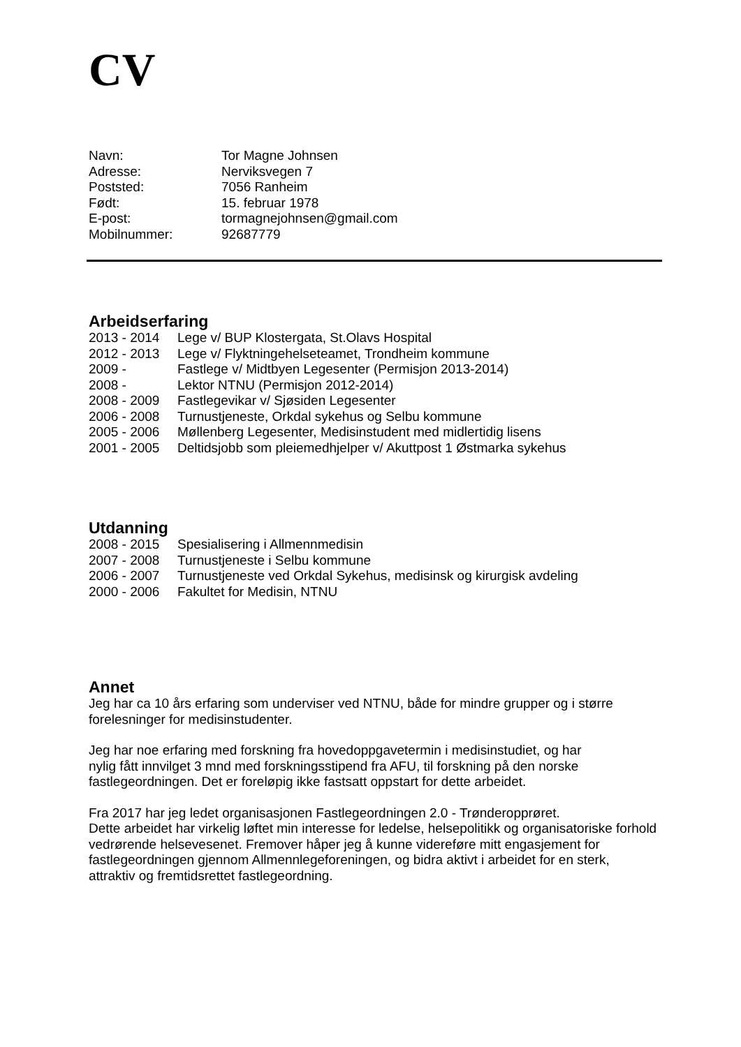CV
| Navn: | Tor Magne Johnsen |
| Adresse: | Nerviksvegen 7 |
| Poststed: | 7056 Ranheim |
| Født: | 15. februar 1978 |
| E-post: | tormagnejohnsen@gmail.com |
| Mobilnummer: | 92687779 |
Arbeidserfaring
| 2013 - 2014 | Lege v/ BUP Klostergata, St.Olavs Hospital |
| 2012 - 2013 | Lege v/ Flyktningehelseteamet, Trondheim kommune |
| 2009 - | Fastlege v/ Midtbyen Legesenter (Permisjon 2013-2014) |
| 2008 - | Lektor NTNU (Permisjon 2012-2014) |
| 2008 - 2009 | Fastlegevikar v/ Sjøsiden Legesenter |
| 2006 - 2008 | Turnustjeneste, Orkdal sykehus og Selbu kommune |
| 2005 - 2006 | Møllenberg Legesenter, Medisinstudent med midlertidig lisens |
| 2001 - 2005 | Deltidsjobb som pleiemedhjelper v/ Akuttpost 1 Østmarka sykehus |
Utdanning
| 2008 - 2015 | Spesialisering i Allmennmedisin |
| 2007 - 2008 | Turnustjeneste i Selbu kommune |
| 2006 - 2007 | Turnustjeneste ved Orkdal Sykehus, medisinsk og kirurgisk avdeling |
| 2000 - 2006 | Fakultet for Medisin, NTNU |
Annet
Jeg har ca 10 års erfaring som underviser ved NTNU, både for mindre grupper og i større forelesninger for medisinstudenter.
Jeg har noe erfaring med forskning fra hovedoppgavetermin i medisinstudiet, og har
nylig fått innvilget 3 mnd med forskningsstipend fra AFU, til forskning på den norske fastlegeordningen. Det er foreløpig ikke fastsatt oppstart for dette arbeidet.
Fra 2017 har jeg ledet organisasjonen Fastlegeordningen 2.0 - Trønderopprøret.
Dette arbeidet har virkelig løftet min interesse for ledelse, helsepolitikk og organisatoriske forhold vedrørende helsevesenet. Fremover håper jeg å kunne videreføre mitt engasjement for fastlegeordningen gjennom Allmennlegeforeningen, og bidra aktivt i arbeidet for en sterk, attraktiv og fremtidsrettet fastlegeordning.